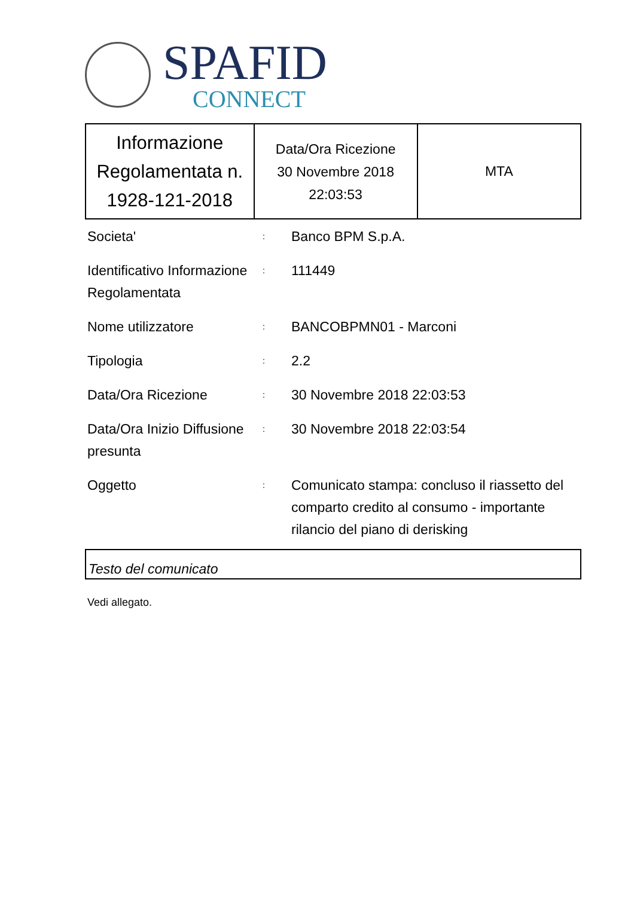SPAFID
CONNECT
| Informazione Regolamentata n. 1928-121-2018 | Data/Ora Ricezione 30 Novembre 2018 22:03:53 | MTA |
| Societa' | : | Banco BPM S.p.A. |
| Identificativo Informazione Regolamentata | : | 111449 |
| Nome utilizzatore | : | BANCOBPMN01 - Marconi |
| Tipologia | : | 2.2 |
| Data/Ora Ricezione | : | 30 Novembre 2018 22:03:53 |
| Data/Ora Inizio Diffusione presunta | : | 30 Novembre 2018 22:03:54 |
| Oggetto | : | Comunicato stampa: concluso il riassetto del comparto credito al consumo - importante rilancio del piano di derisking |
Testo del comunicato
Vedi allegato.